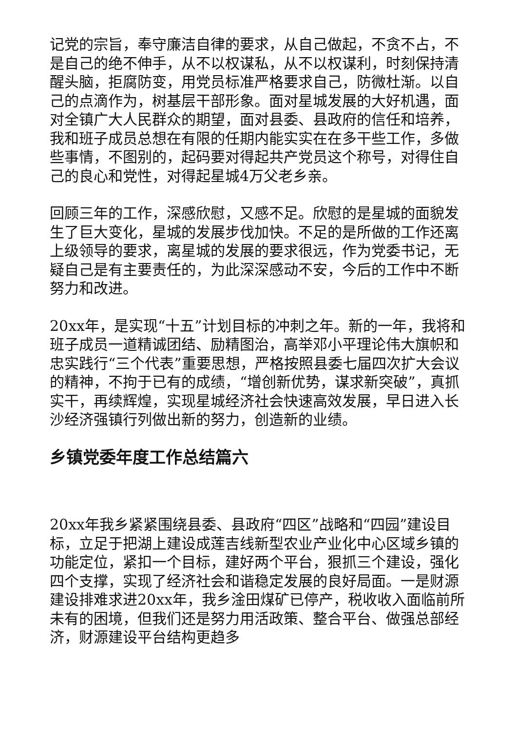记党的宗旨，奉守廉洁自律的要求，从自己做起，不贪不占，不是自己的绝不伸手，从不以权谋私，从不以权谋利，时刻保持清醒头脑，拒腐防变，用党员标准严格要求自己，防微杜渐。以自己的点滴作为，树基层干部形象。面对星城发展的大好机遇，面对全镇广大人民群众的期望，面对县委、县政府的信任和培养，我和班子成员总想在有限的任期内能实实在在多干些工作，多做些事情，不图别的，起码要对得起共产党员这个称号，对得住自己的良心和党性，对得起星城4万父老乡亲。
回顾三年的工作，深感欣慰，又感不足。欣慰的是星城的面貌发生了巨大变化，星城的发展步伐加快。不足的是所做的工作还离上级领导的要求，离星城的发展的要求很远，作为党委书记，无疑自己是有主要责任的，为此深深感动不安，今后的工作中不断努力和改进。
20xx年，是实现“十五”计划目标的冲刺之年。新的一年，我将和班子成员一道精诚团结、励精图治，高举邓小平理论伟大旗帜和忠实践行“三个代表”重要思想，严格按照县委七届四次扩大会议的精神，不拘于已有的成绩，“增创新优势，谋求新突破”，真抓实干，再续辉煌，实现星城经济社会快速高效发展，早日进入长沙经济强镇行列做出新的努力，创造新的业绩。
乡镇党委年度工作总结篇六
20xx年我乡紧紧围绕县委、县政府“四区”战略和“四园”建设目标，立足于把湖上建设成莲吉线新型农业产业化中心区域乡镇的功能定位，紧扣一个目标，建好两个平台，狠抓三个建设，强化四个支撑，实现了经济社会和谐稳定发展的良好局面。一是财源建设排难求进20xx年，我乡淦田煤矿已停产，税收收入面临前所未有的困境，但我们还是努力用活政策、整合平台、做强总部经济，财源建设平台结构更趋多